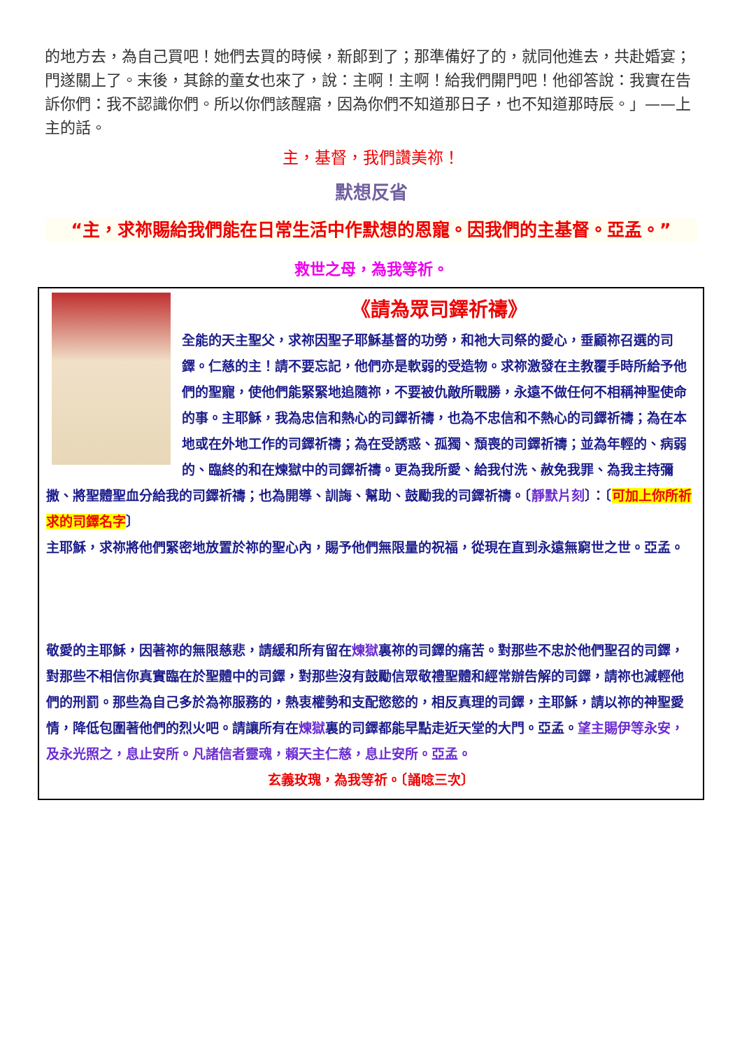的地方去，為自己買吧！她們去買的時候，新郎到了；那準備好了的，就同他進去，共赴婚宴；門遂關上了。末後，其餘的童女也來了，說：主啊！主啊！給我們開門吧！他卻答說：我實在告訴你們：我不認識你們。所以你們該醒寤，因為你們不知道那日子，也不知道那時辰。」——上主的話。
主，基督，我們讚美祢！
默想反省
“主，求祢賜給我們能在日常生活中作默想的恩寵。因我們的主基督。亞孟。”
救世之母，為我等祈。
《請為眾司鐸祈禱》
全能的天主聖父，求祢因聖子耶穌基督的功勞，和祂大司祭的愛心，垂顧祢召選的司鐸。仁慈的主！請不要忘記，他們亦是軟弱的受造物。求祢激發在主教覆手時所給予他們的聖寵，使他們能緊緊地追隨祢，不要被仇敵所戰勝，永遠不做任何不相稱神聖使命的事。主耶穌，我為忠信和熱心的司鐸祈禱，也為不忠信和不熱心的司鐸祈禱；為在本地或在外地工作的司鐸祈禱；為在受誘惑、孤獨、頹喪的司鐸祈禱；並為年輕的、病弱的、臨終的和在煉獄中的司鐸祈禱。更為我所愛、給我付洗、赦免我罪、為我主持彌撒、將聖體聖血分給我的司鐸祈禱；也為開導、訓誨、幫助、鼓勵我的司鐸祈禱。〔靜默片刻〕：〔可加上你所祈求的司鐸名字〕
主耶穌，求祢將他們緊密地放置於祢的聖心內，賜予他們無限量的祝福，從現在直到永遠無窮世之世。亞孟。
敬愛的主耶穌，因著祢的無限慈悲，請緩和所有留在煉獄裏祢的司鐸的痛苦。對那些不忠於他們聖召的司鐸，對那些不相信你真實臨在於聖體中的司鐸，對那些沒有鼓勵信眾敬禮聖體和經常辦告解的司鐸，請祢也減輕他們的刑罰。那些為自己多於為祢服務的，熱衷權勢和支配慾慾的，相反真理的司鐸，主耶穌，請以祢的神聖愛情，降低包圍著他們的烈火吧。請讓所有在煉獄裏的司鐸都能早點走近天堂的大門。亞孟。望主賜伊等永安，及永光照之，息止安所。凡諸信者靈魂，賴天主仁慈，息止安所。亞孟。
玄義玫瑰，為我等祈。〔誦唸三次〕